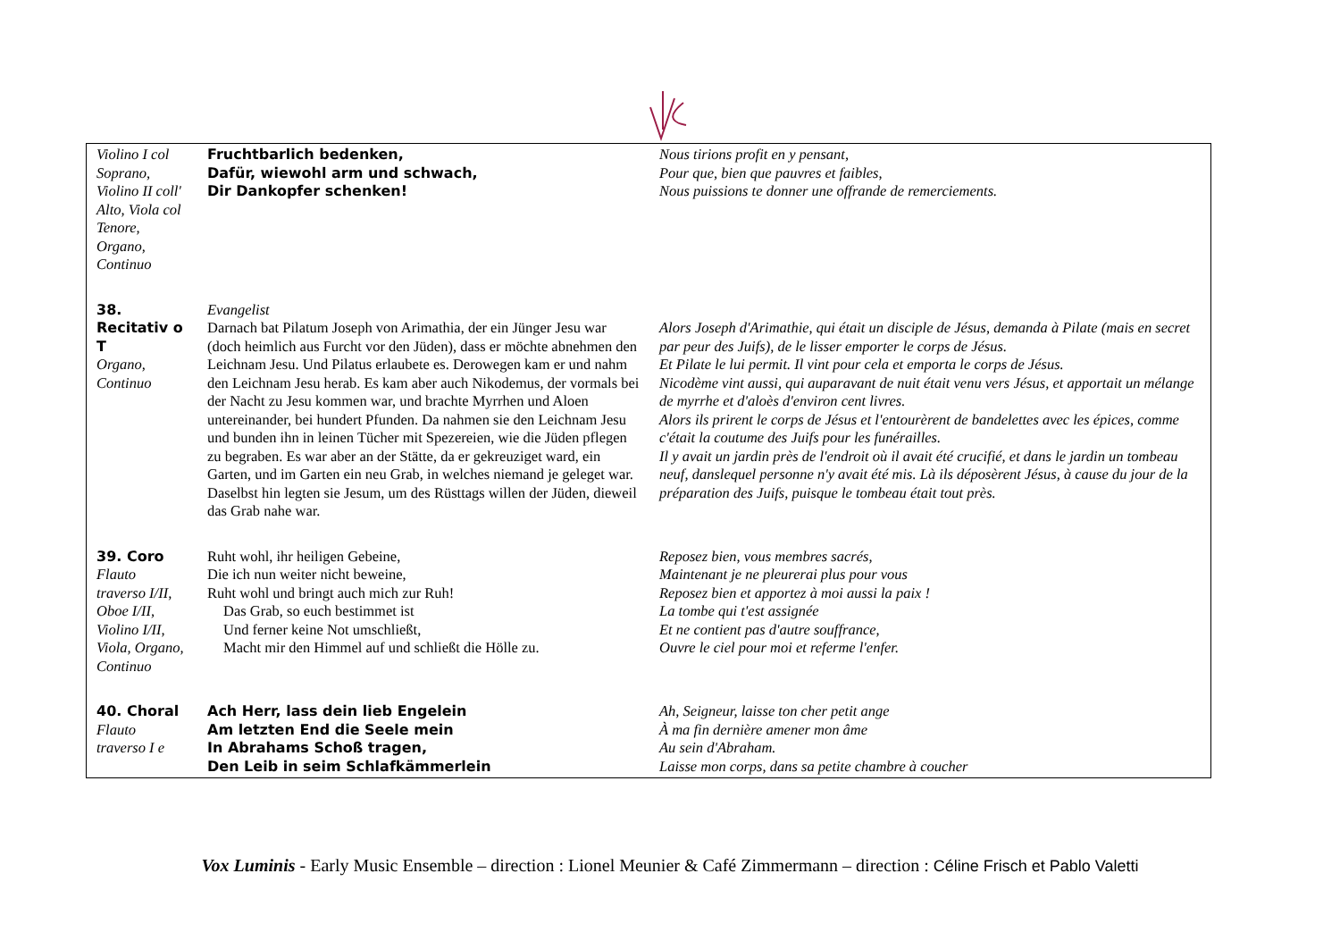| Violino I col Soprano, Violino II coll' Alto, Viola col Tenore, Organo, Continuo | Fruchtbarlich bedenken, Dafür, wiewohl arm und schwach, Dir Dankopfer schenken! | Nous tirions profit en y pensant, Pour que, bien que pauvres et faibles, Nous puissions te donner une offrande de remerciements. |
| 38. Recitativ o T Organo, Continuo | Evangelist Darnach bat Pilatum Joseph von Arimathia, der ein Jünger Jesu war (doch heimlich aus Furcht vor den Jüden), dass er möchte abnehmen den Leichnam Jesu. Und Pilatus erlaubete es. Derowegen kam er und nahm den Leichnam Jesu herab. Es kam aber auch Nikodemus, der vormals bei der Nacht zu Jesu kommen war, und brachte Myrrhen und Aloen untereinander, bei hundert Pfunden. Da nahmen sie den Leichnam Jesu und bunden ihn in leinen Tücher mit Spezereien, wie die Jüden pflegen zu begraben. Es war aber an der Stätte, da er gekreuziget ward, ein Garten, und im Garten ein neu Grab, in welches niemand je geleget war. Daselbst hin legten sie Jesum, um des Rüsttags willen der Jüden, dieweil das Grab nahe war. | Alors Joseph d'Arimathie, qui était un disciple de Jésus, demanda à Pilate (mais en secret par peur des Juifs), de le lisser emporter le corps de Jésus. Et Pilate le lui permit. Il vint pour cela et emporta le corps de Jésus. Nicodème vint aussi, qui auparavant de nuit était venu vers Jésus, et apportait un mélange de myrrhe et d'aloès d'environ cent livres. Alors ils prirent le corps de Jésus et l'entourèrent de bandelettes avec les épices, comme c'était la coutume des Juifs pour les funérailles. Il y avait un jardin près de l'endroit où il avait été crucifié, et dans le jardin un tombeau neuf, danslequel personne n'y avait été mis. Là ils déposèrent Jésus, à cause du jour de la préparation des Juifs, puisque le tombeau était tout près. |
| 39. Coro Flauto traverso I/II, Oboe I/II, Violino I/II, Viola, Organo, Continuo | Ruht wohl, ihr heiligen Gebeine, Die ich nun weiter nicht beweine, Ruht wohl und bringt auch mich zur Ruh! Das Grab, so euch bestimmet ist Und ferner keine Not umschließt, Macht mir den Himmel auf und schließt die Hölle zu. | Reposez bien, vous membres sacrés, Maintenant je ne pleurerai plus pour vous Reposez bien et apportez à moi aussi la paix ! La tombe qui t'est assignée Et ne contient pas d'autre souffrance, Ouvre le ciel pour moi et referme l'enfer. |
| 40. Choral Flauto traverso I e | Ach Herr, lass dein lieb Engelein Am letzten End die Seele mein In Abrahams Schoß tragen, Den Leib in seim Schlafkämmerlein | Ah, Seigneur, laisse ton cher petit ange À ma fin dernière amener mon âme Au sein d'Abraham. Laisse mon corps, dans sa petite chambre à coucher |
Vox Luminis - Early Music Ensemble – direction : Lionel Meunier & Café Zimmermann – direction : Céline Frisch et Pablo Valetti